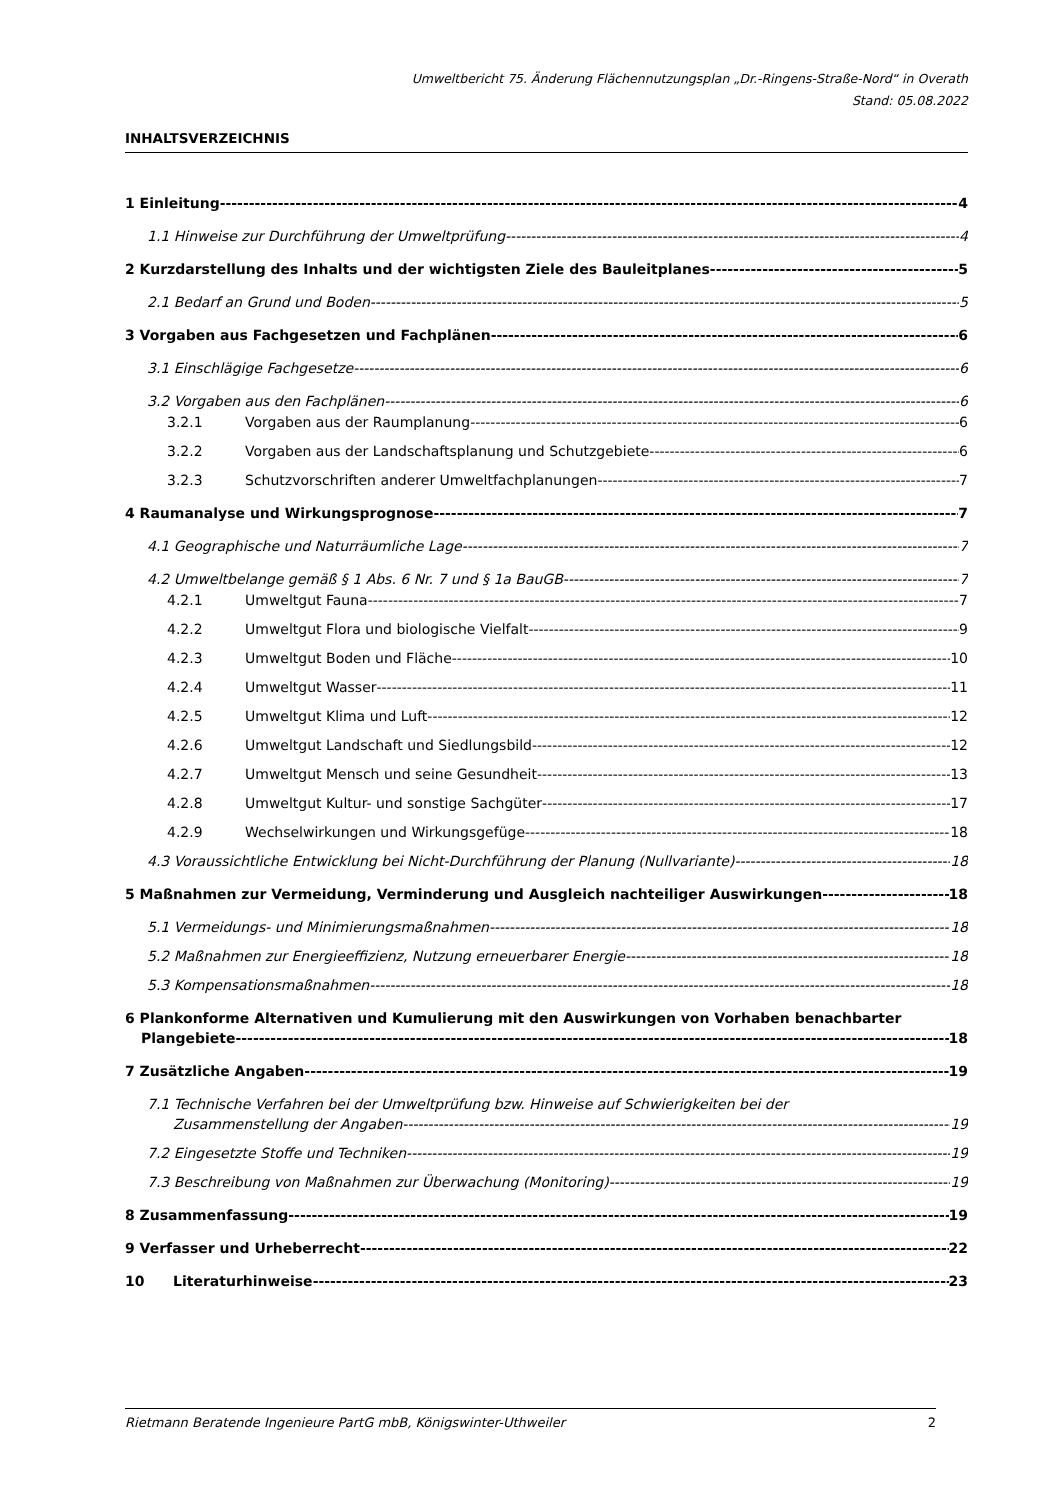Umweltbericht 75. Änderung Flächennutzungsplan „Dr.-Ringens-Straße-Nord“ in Overath
Stand: 05.08.2022
INHALTSVERZEICHNIS
1 Einleitung 4
1.1 Hinweise zur Durchführung der Umweltprüfung 4
2 Kurzdarstellung des Inhalts und der wichtigsten Ziele des Bauleitplanes 5
2.1 Bedarf an Grund und Boden 5
3 Vorgaben aus Fachgesetzen und Fachplänen 6
3.1 Einschlägige Fachgesetze 6
3.2 Vorgaben aus den Fachplänen 6
3.2.1 Vorgaben aus der Raumplanung 6
3.2.2 Vorgaben aus der Landschaftsplanung und Schutzgebiete 6
3.2.3 Schutzvorschriften anderer Umweltfachplanungen 7
4 Raumanalyse und Wirkungsprognose 7
4.1 Geographische und Naturräumliche Lage 7
4.2 Umweltbelange gemäß § 1 Abs. 6 Nr. 7 und § 1a BauGB 7
4.2.1 Umweltgut Fauna 7
4.2.2 Umweltgut Flora und biologische Vielfalt 9
4.2.3 Umweltgut Boden und Fläche 10
4.2.4 Umweltgut Wasser 11
4.2.5 Umweltgut Klima und Luft 12
4.2.6 Umweltgut Landschaft und Siedlungsbild 12
4.2.7 Umweltgut Mensch und seine Gesundheit 13
4.2.8 Umweltgut Kultur- und sonstige Sachgüter 17
4.2.9 Wechselwirkungen und Wirkungsgefüge 18
4.3 Voraussichtliche Entwicklung bei Nicht-Durchführung der Planung (Nullvariante) 18
5 Maßnahmen zur Vermeidung, Verminderung und Ausgleich nachteiliger Auswirkungen 18
5.1 Vermeidungs- und Minimierungsmaßnahmen 18
5.2 Maßnahmen zur Energieeffizienz, Nutzung erneuerbarer Energie 18
5.3 Kompensationsmaßnahmen 18
6 Plankonforme Alternativen und Kumulierung mit den Auswirkungen von Vorhaben benachbarter
Plangebiete 18
7 Zusätzliche Angaben 19
7.1 Technische Verfahren bei der Umweltprüfung bzw. Hinweise auf Schwierigkeiten bei der
Zusammenstellung der Angaben 19
7.2 Eingesetzte Stoffe und Techniken 19
7.3 Beschreibung von Maßnahmen zur Überwachung (Monitoring) 19
8 Zusammenfassung 19
9 Verfasser und Urheberrecht 22
10 Literaturhinweise 23
Rietmann Beratende Ingenieure PartG mbB, Königswinter-Uthweiler 2